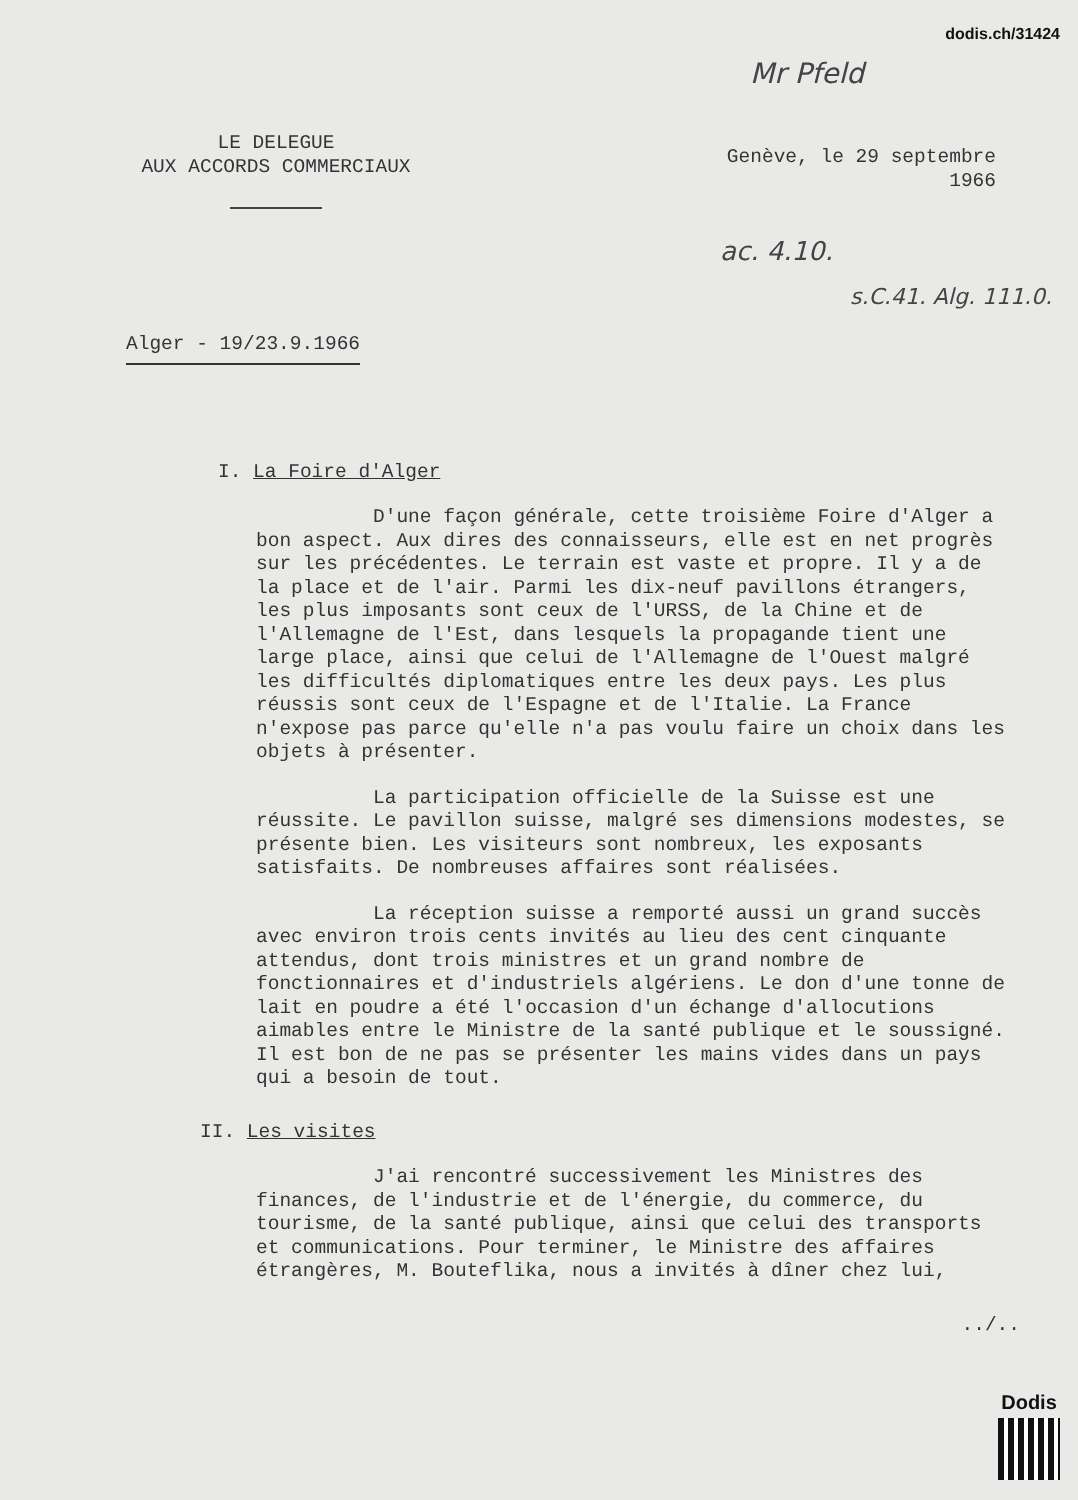dodis.ch/31424
Mr Pfeld
ac. 4.10.
s.C.41. Alg. 111.0.
LE DELEGUE
AUX ACCORDS COMMERCIAUX
Genève, le 29 septembre
1966
Alger - 19/23.9.1966
I. La Foire d'Alger
D'une façon générale, cette troisième Foire d'Alger a bon aspect. Aux dires des connaisseurs, elle est en net progrès sur les précédentes. Le terrain est vaste et propre. Il y a de la place et de l'air. Parmi les dix-neuf pavillons étrangers, les plus imposants sont ceux de l'URSS, de la Chine et de l'Allemagne de l'Est, dans lesquels la propagande tient une large place, ainsi que celui de l'Allemagne de l'Ouest malgré les difficultés diplomatiques entre les deux pays. Les plus réussis sont ceux de l'Espagne et de l'Italie. La France n'expose pas parce qu'elle n'a pas voulu faire un choix dans les objets à présenter.
La participation officielle de la Suisse est une réussite. Le pavillon suisse, malgré ses dimensions modestes, se présente bien. Les visiteurs sont nombreux, les exposants satisfaits. De nombreuses affaires sont réalisées.
La réception suisse a remporté aussi un grand succès avec environ trois cents invités au lieu des cent cinquante attendus, dont trois ministres et un grand nombre de fonctionnaires et d'industriels algériens. Le don d'une tonne de lait en poudre a été l'occasion d'un échange d'allocutions aimables entre le Ministre de la santé publique et le soussigné. Il est bon de ne pas se présenter les mains vides dans un pays qui a besoin de tout.
II. Les visites
J'ai rencontré successivement les Ministres des finances, de l'industrie et de l'énergie, du commerce, du tourisme, de la santé publique, ainsi que celui des transports et communications. Pour terminer, le Ministre des affaires étrangères, M. Bouteflika, nous a invités à dîner chez lui,
../..
Dodis